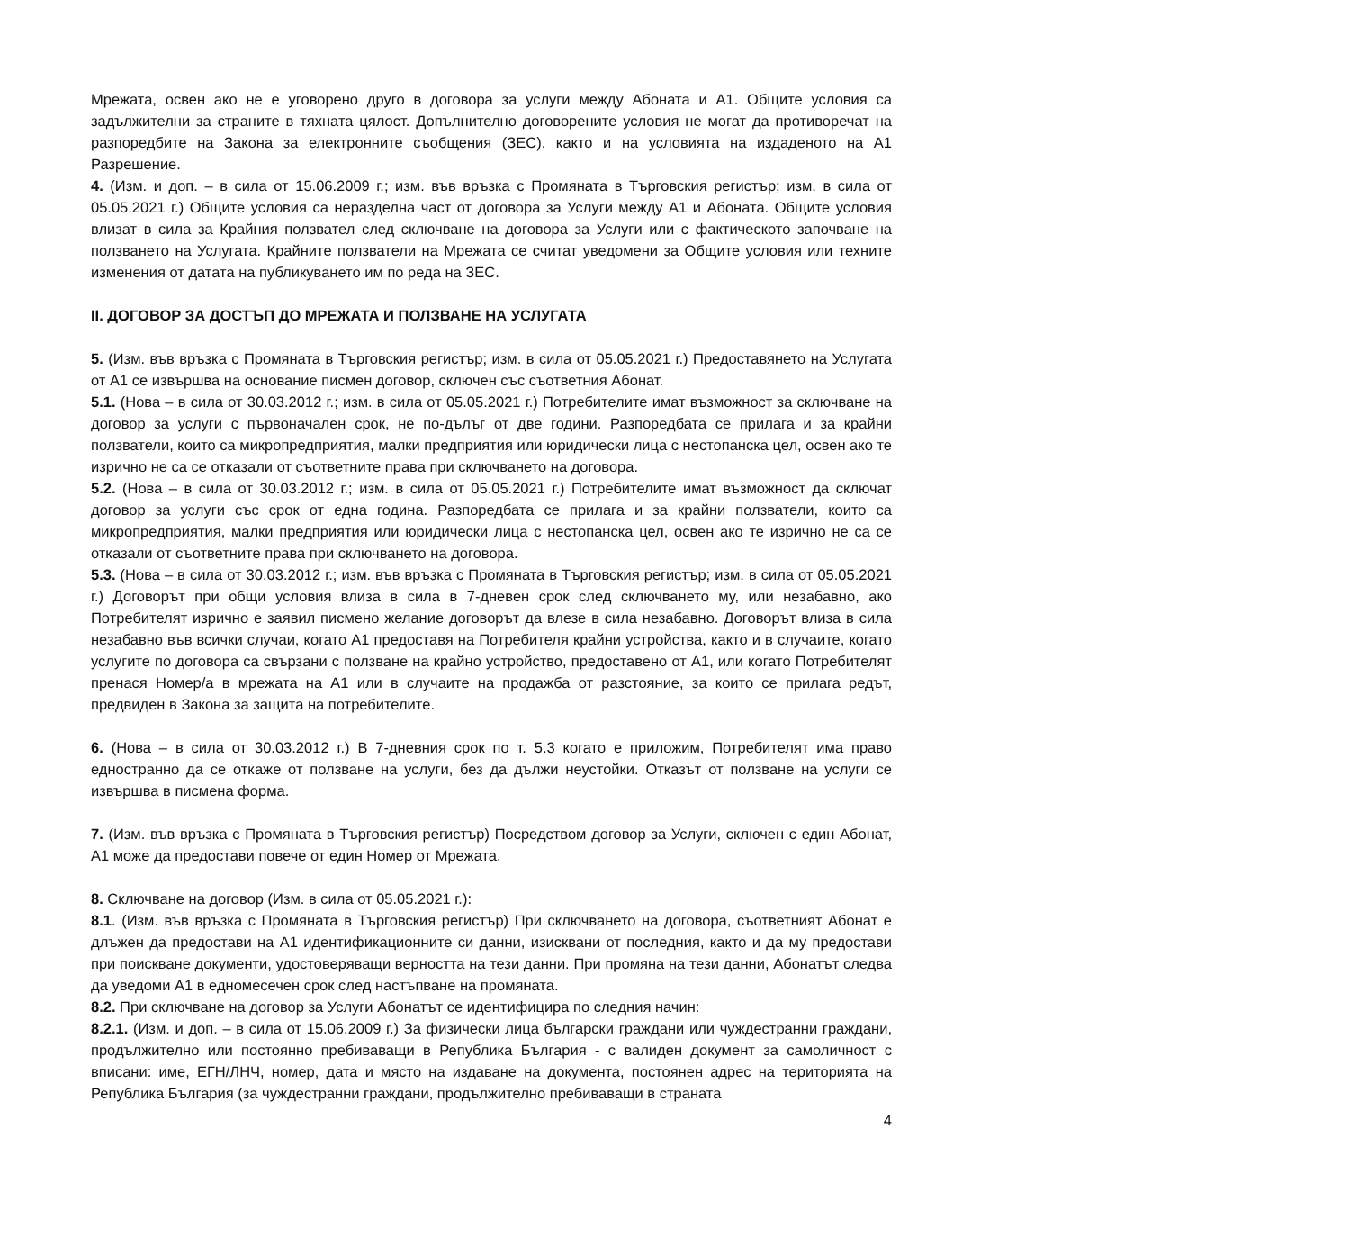Мрежата, освен ако не е уговорено друго в договора за услуги между Абоната и А1. Общите условия са задължителни за страните в тяхната цялост. Допълнително договорените условия не могат да противоречат на разпоредбите на Закона за електронните съобщения (ЗЕС), както и на условията на издаденото на А1 Разрешение.
4. (Изм. и доп. – в сила от 15.06.2009 г.; изм. във връзка с Промяната в Търговския регистър; изм. в сила от 05.05.2021 г.) Общите условия са неразделна част от договора за Услуги между А1 и Абоната. Общите условия влизат в сила за Крайния ползвател след сключване на договора за Услуги или с фактическото започване на ползването на Услугата. Крайните ползватели на Мрежата се считат уведомени за Общите условия или техните изменения от датата на публикуването им по реда на ЗЕС.
II. ДОГОВОР ЗА ДОСТЪП ДО МРЕЖАТА И ПОЛЗВАНЕ НА УСЛУГАТА
5. (Изм. във връзка с Промяната в Търговския регистър; изм. в сила от 05.05.2021 г.) Предоставянето на Услугата от А1 се извършва на основание писмен договор, сключен със съответния Абонат.
5.1. (Нова – в сила от 30.03.2012 г.; изм. в сила от 05.05.2021 г.) Потребителите имат възможност за сключване на договор за услуги с първоначален срок, не по-дълъг от две години. Разпоредбата се прилага и за крайни ползватели, които са микропредприятия, малки предприятия или юридически лица с нестопанска цел, освен ако те изрично не са се отказали от съответните права при сключването на договора.
5.2. (Нова – в сила от 30.03.2012 г.; изм. в сила от 05.05.2021 г.) Потребителите имат възможност да сключат договор за услуги със срок от една година. Разпоредбата се прилага и за крайни ползватели, които са микропредприятия, малки предприятия или юридически лица с нестопанска цел, освен ако те изрично не са се отказали от съответните права при сключването на договора.
5.3. (Нова – в сила от 30.03.2012 г.; изм. във връзка с Промяната в Търговския регистър; изм. в сила от 05.05.2021 г.) Договорът при общи условия влиза в сила в 7-дневен срок след сключването му, или незабавно, ако Потребителят изрично е заявил писмено желание договорът да влезе в сила незабавно. Договорът влиза в сила незабавно във всички случаи, когато А1 предоставя на Потребителя крайни устройства, както и в случаите, когато услугите по договора са свързани с ползване на крайно устройство, предоставено от А1, или когато Потребителят пренася Номер/а в мрежата на А1 или в случаите на продажба от разстояние, за които се прилага редът, предвиден в Закона за защита на потребителите.
6. (Нова – в сила от 30.03.2012 г.) В 7-дневния срок по т. 5.3 когато е приложим, Потребителят има право едностранно да се откаже от ползване на услуги, без да дължи неустойки. Отказът от ползване на услуги се извършва в писмена форма.
7. (Изм. във връзка с Промяната в Търговския регистър) Посредством договор за Услуги, сключен с един Абонат, А1 може да предостави повече от един Номер от Мрежата.
8. Сключване на договор (Изм. в сила от 05.05.2021 г.):
8.1. (Изм. във връзка с Промяната в Търговския регистър) При сключването на договора, съответният Абонат е длъжен да предостави на А1 идентификационните си данни, изисквани от последния, както и да му предостави при поискване документи, удостоверяващи верността на тези данни. При промяна на тези данни, Абонатът следва да уведоми А1 в едномесечен срок след настъпване на промяната.
8.2. При сключване на договор за Услуги Абонатът се идентифицира по следния начин:
8.2.1. (Изм. и доп. – в сила от 15.06.2009 г.) За физически лица български граждани или чуждестранни граждани, продължително или постоянно пребиваващи в Република България - с валиден документ за самоличност с вписани: име, ЕГН/ЛНЧ, номер, дата и място на издаване на документа, постоянен адрес на територията на Република България (за чуждестранни граждани, продължително пребиваващи в страната
4